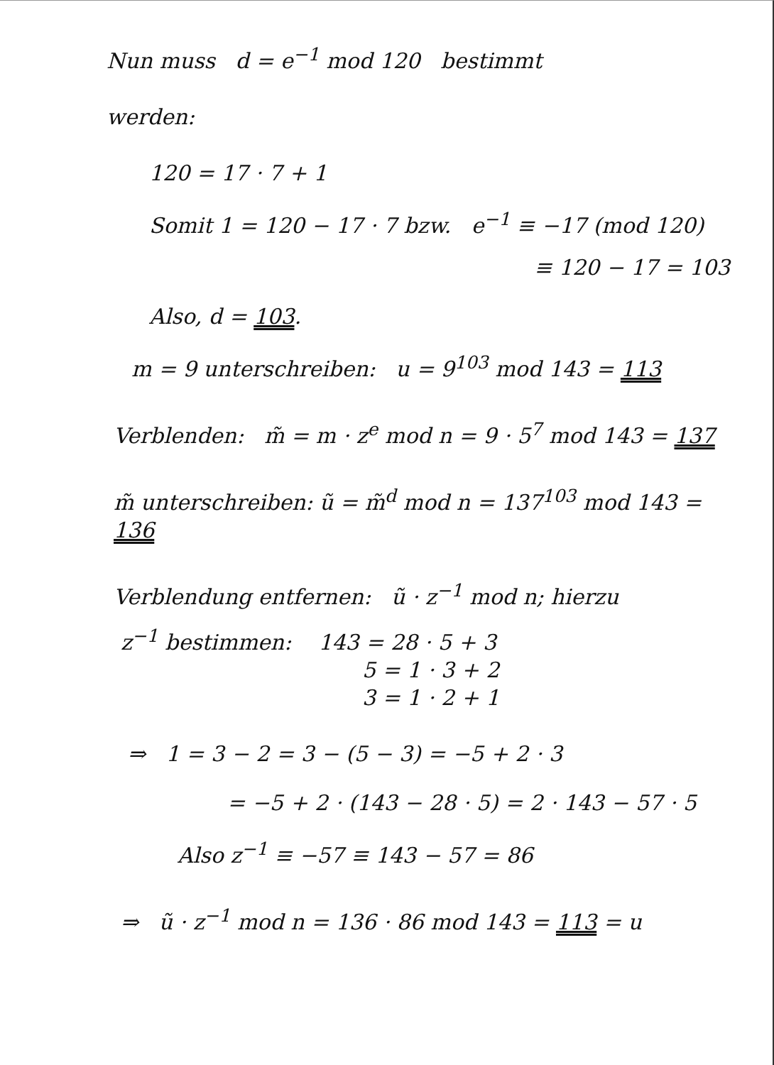Nun muss d = e<sup>−1</sup> mod 120 bestimmt
werden:
120 = 17 · 7 + 1
Somit 1 = 120 − 17 · 7 bzw. e<sup>−1</sup> ≡ −17 (mod 120)
≡ 120 − 17 = 103
Also, d = 103.
m = 9 unterschreiben: u = 9<sup>103</sup> mod 143 = 113
Verblenden: m̃ = m · z<sup>e</sup> mod n = 9 · 5<sup>7</sup> mod 143 = 137
m̃ unterschreiben: ũ = m̃<sup>d</sup> mod n = 137<sup>103</sup> mod 143 = 136
Verblendung entfernen: ũ · z<sup>−1</sup> mod n; hierzu
z<sup>−1</sup> bestimmen: 143 = 28 · 5 + 3
5 = 1 · 3 + 2
3 = 1 · 2 + 1
⇒ 1 = 3 − 2 = 3 − (5 − 3) = −5 + 2 · 3
= −5 + 2 · (143 − 28 · 5) = 2 · 143 − 57 · 5
Also z<sup>−1</sup> ≡ −57 ≡ 143 − 57 = 86
⇒ ũ · z<sup>−1</sup> mod n = 136 · 86 mod 143 = 113 = u